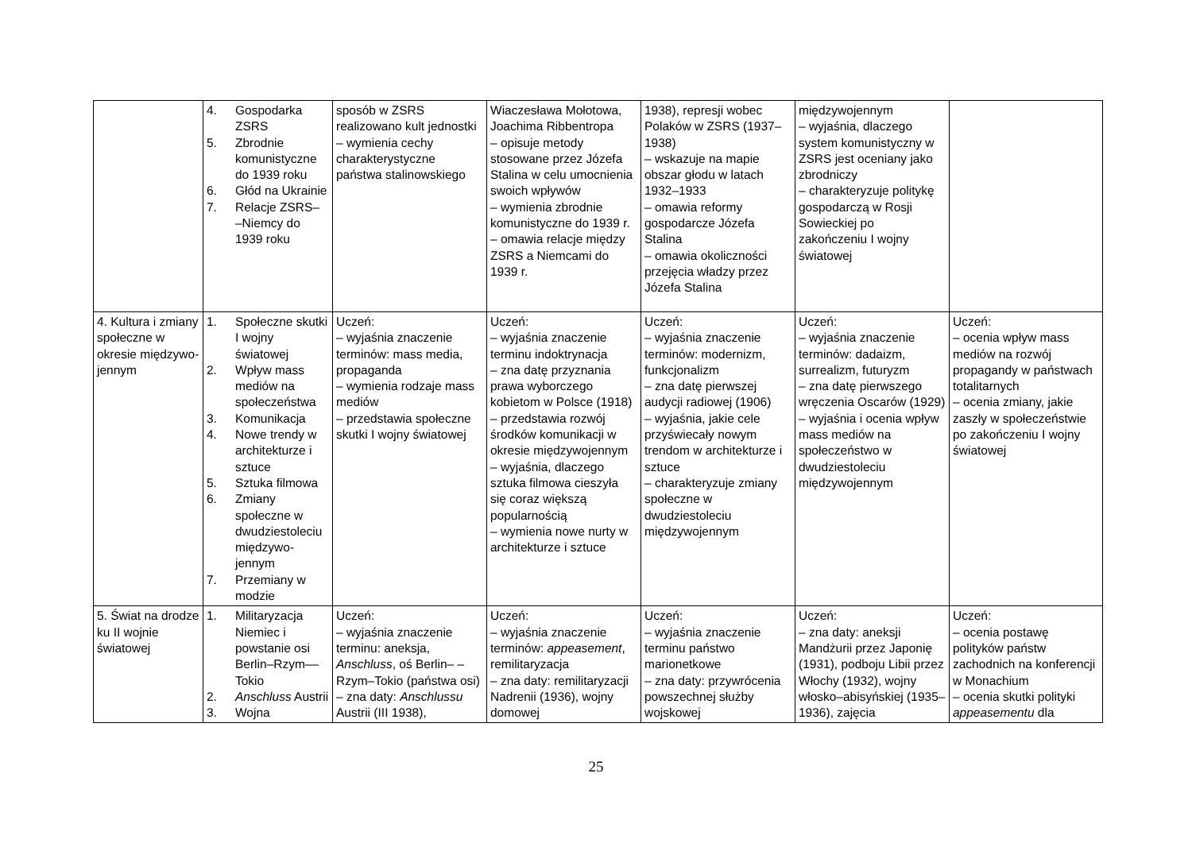| | 4. Gospodarka ZSRS 5. Zbrodnie komunistyczne do 1939 roku 6. Głód na Ukrainie 7. Relacje ZSRS– –Niemcy do 1939 roku | sposób w ZSRS realizowano kult jednostki – wymienia cechy charakterystyczne państwa stalinowskiego | Wiaczesława Mołotowa, Joachima Ribbentropa – opisuje metody stosowane przez Józefa Stalina w celu umocnienia swoich wpływów – wymienia zbrodnie komunistyczne do 1939 r. – omawia relacje między ZSRS a Niemcami do 1939 r. | 1938), represji wobec Polaków w ZSRS (1937–1938) – wskazuje na mapie obszar głodu w latach 1932–1933 – omawia reformy gospodarcze Józefa Stalina – omawia okoliczności przejęcia władzy przez Józefa Stalina | międzywojennym – wyjaśnia, dlaczego system komunistyczny w ZSRS jest oceniany jako zbrodniczy – charakteryzuje politykę gospodarczą w Rosji Sowieckiej po zakończeniu I wojny światowej | |
| 4. Kultura i zmiany społeczne w okresie międzywo- jennym | 1. Społeczne skutki I wojny światowej 2. Wpływ mass mediów na społeczeństwa 3. Komunikacja 4. Nowe trendy w architekturze i sztuce 5. Sztuka filmowa 6. Zmiany społeczne w dwudziestoleciu międzywo- jennym 7. Przemiany w modzie | Uczeń: – wyjaśnia znaczenie terminów: mass media, propaganda – wymienia rodzaje mass mediów – przedstawia społeczne skutki I wojny światowej | Uczeń: – wyjaśnia znaczenie terminu indoktrynacja – zna datę przyznania prawa wyborczego kobietom w Polsce (1918) – przedstawia rozwój środków komunikacji w okresie międzywojennym – wyjaśnia, dlaczego sztuka filmowa cieszyła się coraz większą popularnością – wymienia nowe nurty w architekturze i sztuce | Uczeń: – wyjaśnia znaczenie terminów: modernizm, funkcjonalizm – zna datę pierwszej audycji radiowej (1906) – wyjaśnia, jakie cele przyświecały nowym trendom w architekturze i sztuce – charakteryzuje zmiany społeczne w dwudziestoleciu międzywojennym | Uczeń: – wyjaśnia znaczenie terminów: dadaizm, surrealizm, futuryzm – zna datę pierwszego wręczenia Oscarów (1929) – wyjaśnia i ocenia wpływ mass mediów na społeczeństwo w dwudziestoleciu międzywojennym | Uczeń: – ocenia wpływ mass mediów na rozwój propagandy w państwach totalitarnych – ocenia zmiany, jakie zaszły w społeczeństwie po zakończeniu I wojny światowej |
| 5. Świat na drodze ku II wojnie światowej | 1. Militaryzacja Niemiec i powstanie osi Berlin–Rzym–– Tokio 2. Anschluss Austrii 3. Wojna | Uczeń: – wyjaśnia znaczenie terminu: aneksja, Anschluss , oś Berlin– –Rzym–Tokio (państwa osi) – zna daty: Anschlussu Austrii (III 1938), | Uczeń: – wyjaśnia znaczenie terminów: appeasement , remilitaryzacja – zna daty: remilitaryzacji Nadrenii (1936), wojny domowej | Uczeń: – wyjaśnia znaczenie terminu państwo marionetkowe – zna daty: przywrócenia powszechnej służby wojskowej | Uczeń: – zna daty: aneksji Mandżurii przez Japonię (1931), podboju Libii przez Włochy (1932), wojny włosko–abisyńskiej (1935–1936), zajęcia | Uczeń: – ocenia postawę polityków państw zachodnich na konferencji w Monachium – ocenia skutki polityki appeasementu dla |
25